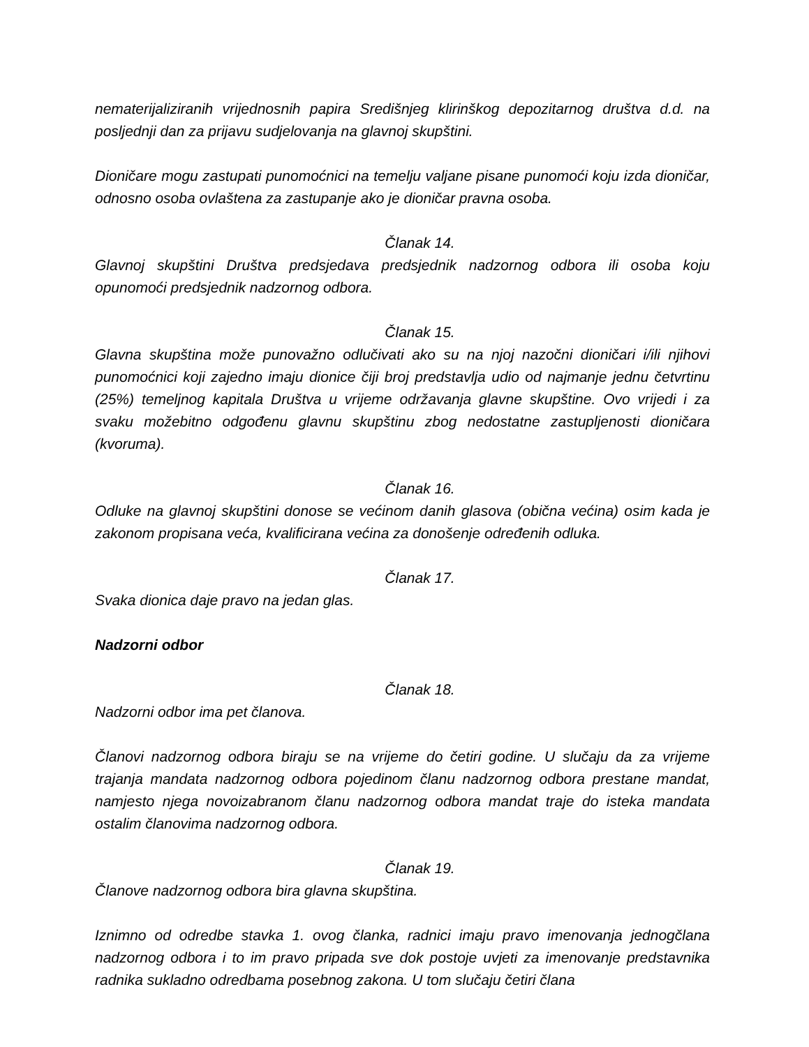nematerijaliziranih vrijednosnih papira Središnjeg klirinškog depozitarnog društva d.d. na posljednji dan za prijavu sudjelovanja na glavnoj skupštini.
Dioničare mogu zastupati punomoćnici na temelju valjane pisane punomoći koju izda dioničar, odnosno osoba ovlaštena za zastupanje ako je dioničar pravna osoba.
Članak 14.
Glavnoj skupštini Društva predsjedava predsjednik nadzornog odbora ili osoba koju opunomoći predsjednik nadzornog odbora.
Članak 15.
Glavna skupština može punovažno odlučivati ako su na njoj nazočni dioničari i/ili njihovi punomoćnici koji zajedno imaju dionice čiji broj predstavlja udio od najmanje jednu četvrtinu (25%) temeljnog kapitala Društva u vrijeme održavanja glavne skupštine. Ovo vrijedi i za svaku možebitno odgođenu glavnu skupštinu zbog nedostatne zastupljenosti dioničara (kvoruma).
Članak 16.
Odluke na glavnoj skupštini donose se većinom danih glasova (obična većina) osim kada je zakonom propisana veća, kvalificirana većina za donošenje određenih odluka.
Članak 17.
Svaka dionica daje pravo na jedan glas.
Nadzorni odbor
Članak 18.
Nadzorni odbor ima pet članova.
Članovi nadzornog odbora biraju se na vrijeme do četiri godine. U slučaju da za vrijeme trajanja mandata nadzornog odbora pojedinom članu nadzornog odbora prestane mandat, namjesto njega novoizabranom članu nadzornog odbora mandat traje do isteka mandata ostalim članovima nadzornog odbora.
Članak 19.
Članove nadzornog odbora bira glavna skupština.
Iznimno od odredbe stavka 1. ovog članka, radnici imaju pravo imenovanja jednogčlana nadzornog odbora i to im pravo pripada sve dok postoje uvjeti za imenovanje predstavnika radnika sukladno odredbama posebnog zakona. U tom slučaju četiri člana